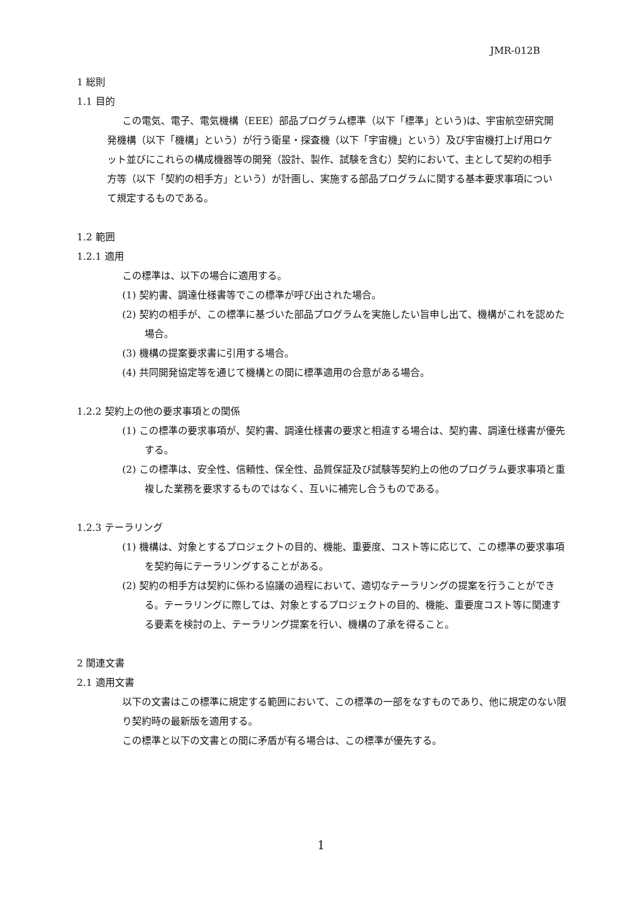JMR-012B
1 総則
1.1 目的
この電気、電子、電気機構（EEE）部品プログラム標準（以下「標準」という)は、宇宙航空研究開発機構（以下「機構」という）が行う衛星・探査機（以下「宇宙機」という）及び宇宙機打上げ用ロケット並びにこれらの構成機器等の開発（設計、製作、試験を含む）契約において、主として契約の相手方等（以下「契約の相手方」という）が計画し、実施する部品プログラムに関する基本要求事項について規定するものである。
1.2 範囲
1.2.1 適用
この標準は、以下の場合に適用する。
(1) 契約書、調達仕様書等でこの標準が呼び出された場合。
(2) 契約の相手が、この標準に基づいた部品プログラムを実施したい旨申し出て、機構がこれを認めた場合。
(3) 機構の提案要求書に引用する場合。
(4) 共同開発協定等を通じて機構との間に標準適用の合意がある場合。
1.2.2 契約上の他の要求事項との関係
(1) この標準の要求事項が、契約書、調達仕様書の要求と相違する場合は、契約書、調達仕様書が優先する。
(2) この標準は、安全性、信頼性、保全性、品質保証及び試験等契約上の他のプログラム要求事項と重複した業務を要求するものではなく、互いに補完し合うものである。
1.2.3 テーラリング
(1) 機構は、対象とするプロジェクトの目的、機能、重要度、コスト等に応じて、この標準の要求事項を契約毎にテーラリングすることがある。
(2) 契約の相手方は契約に係わる協議の過程において、適切なテーラリングの提案を行うことができる。テーラリングに際しては、対象とするプロジェクトの目的、機能、重要度コスト等に関連する要素を検討の上、テーラリング提案を行い、機構の了承を得ること。
2 関連文書
2.1 適用文書
以下の文書はこの標準に規定する範囲において、この標準の一部をなすものであり、他に規定のない限り契約時の最新版を適用する。
この標準と以下の文書との間に矛盾が有る場合は、この標準が優先する。
1